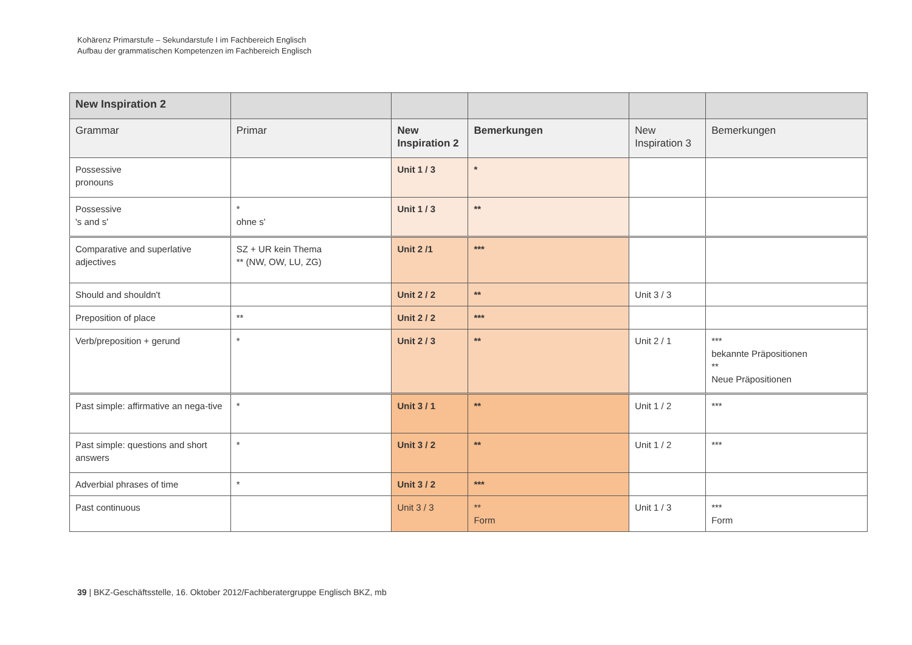Kohärenz Primarstufe – Sekundarstufe I im Fachbereich Englisch
Aufbau der grammatischen Kompetenzen im Fachbereich Englisch
| New Inspiration 2 | | | | | |
| Grammar | Primar | New Inspiration 2 | Bemerkungen | New Inspiration 3 | Bemerkungen |
| Possessive pronouns | | Unit 1 / 3 | * | | |
| Possessive 's and s' | * ohne s' | Unit 1 / 3 | ** | | |
| Comparative and superlative adjectives | SZ + UR kein Thema ** (NW, OW, LU, ZG) | Unit 2 /1 | *** | | |
| Should and shouldn't | | Unit 2 / 2 | ** | Unit 3 / 3 | |
| Preposition of place | ** | Unit 2 / 2 | *** | | |
| Verb/preposition + gerund | * | Unit 2 / 3 | ** | Unit 2 / 1 | *** bekannte Präpositionen ** Neue Präpositionen |
| Past simple: affirmative an nega-tive | * | Unit 3 / 1 | ** | Unit 1 / 2 | *** |
| Past simple: questions and short answers | * | Unit 3 / 2 | ** | Unit 1 / 2 | *** |
| Adverbial phrases of time | * | Unit 3 / 2 | *** | | |
| Past continuous | | Unit 3 / 3 | ** Form | Unit 1 / 3 | *** Form |
39 | BKZ-Geschäftsstelle, 16. Oktober 2012/Fachberatergruppe Englisch BKZ, mb